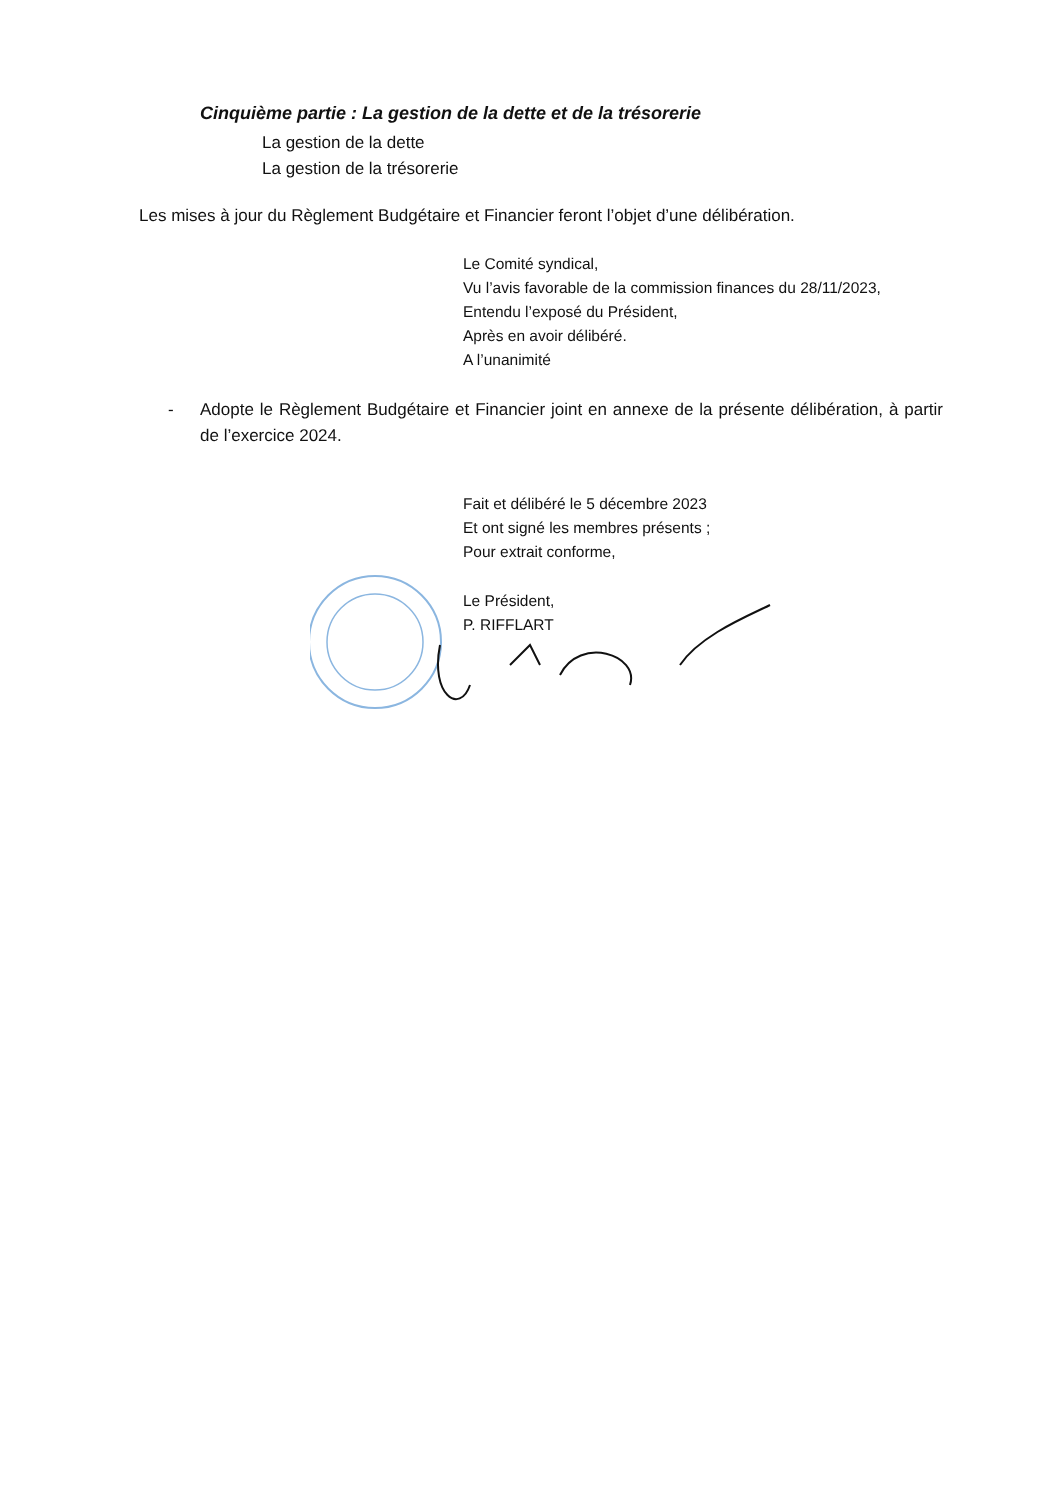Cinquième partie : La gestion de la dette et de la trésorerie
La gestion de la dette
La gestion de la trésorerie
Les mises à jour du Règlement Budgétaire et Financier feront l’objet d’une délibération.
Le Comité syndical,
Vu l’avis favorable de la commission finances du 28/11/2023,
Entendu l’exposé du Président,
Après en avoir délibéré.
A l’unanimité
- Adopte le Règlement Budgétaire et Financier joint en annexe de la présente délibération, à partir de l’exercice 2024.
Fait et délibéré le 5 décembre 2023
Et ont signé les membres présents ;
Pour extrait conforme,
Le Président,
P. RIFFLART